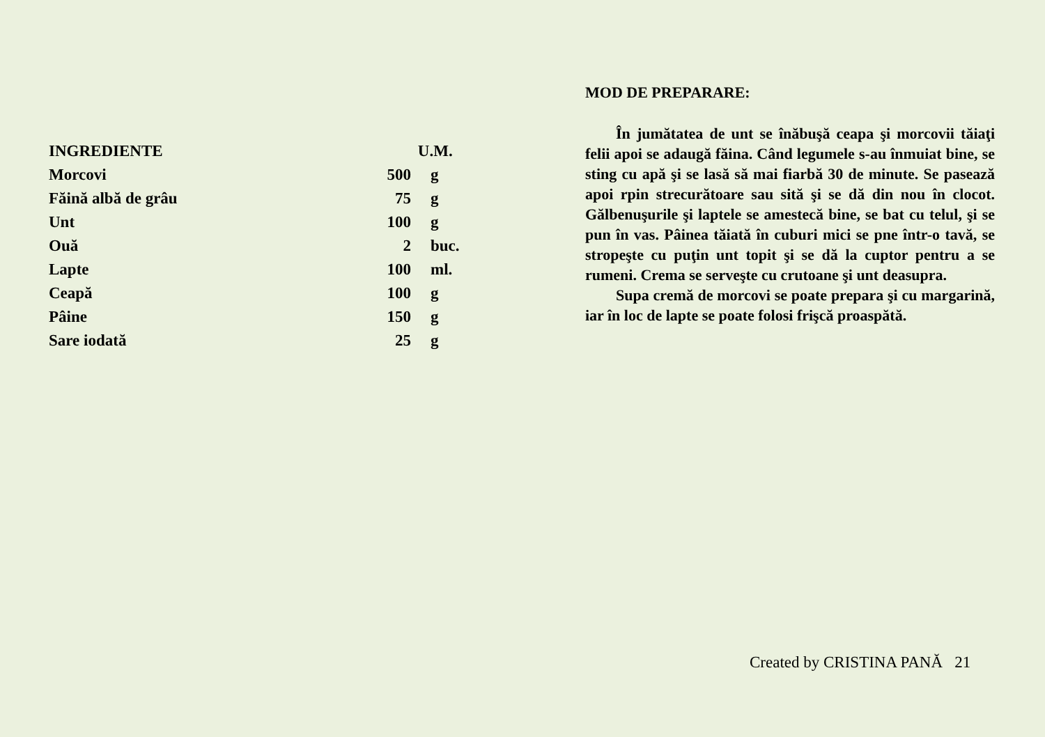| INGREDIENTE | U.M. | |
| --- | --- | --- |
| Morcovi | 500 | g |
| Făină albă de grâu | 75 | g |
| Unt | 100 | g |
| Ouă | 2 | buc. |
| Lapte | 100 | ml. |
| Ceapă | 100 | g |
| Pâine | 150 | g |
| Sare iodată | 25 | g |
MOD DE PREPARARE:
În jumătatea de unt se înăbuşă ceapa şi morcovii tăiaţi felii apoi se adaugă făina. Când legumele s-au înmuiat bine, se sting cu apă şi se lasă să mai fiarbă 30 de minute. Se pasează apoi rpin strecurătoare sau sită şi se dă din nou în clocot. Gălbenuşurile şi laptele se amestecă bine, se bat cu telul, şi se pun în vas. Pâinea tăiată în cuburi mici se pne într-o tavă, se stropeşte cu puţin unt topit şi se dă la cuptor pentru a se rumeni. Crema se serveşte cu crutoane şi unt deasupra.
Supa cremă de morcovi se poate prepara şi cu margarină, iar în loc de lapte se poate folosi frişcă proaspătă.
Created by CRISTINA PANĂ 21